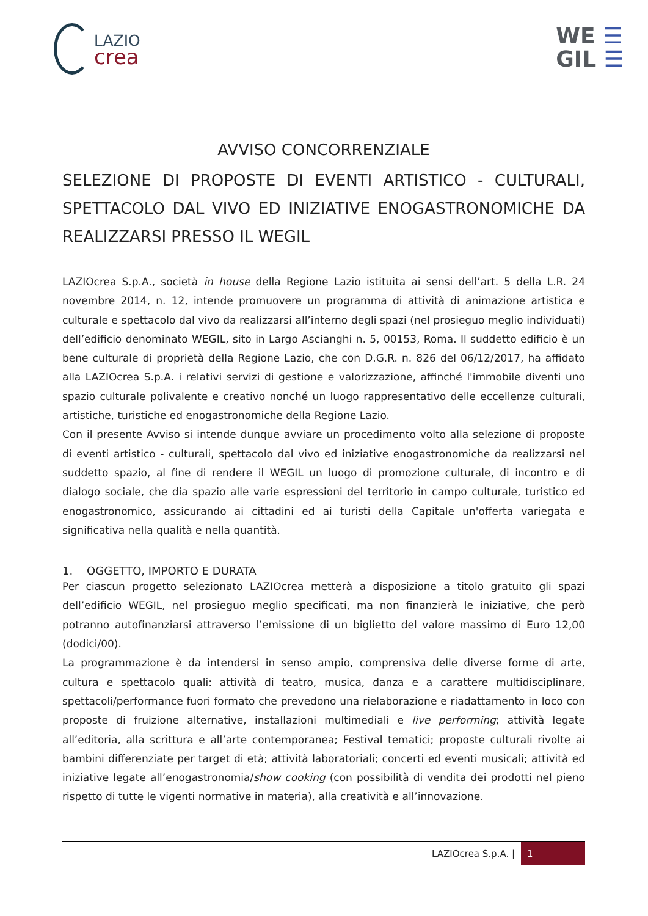LAZIO
crea
WE ☰
GIL ☰
AVVISO CONCORRENZIALE
SELEZIONE DI PROPOSTE DI EVENTI ARTISTICO - CULTURALI, SPETTACOLO DAL VIVO ED INIZIATIVE ENOGASTRONOMICHE DA REALIZZARSI PRESSO IL WEGIL
LAZIOcrea S.p.A., società in house della Regione Lazio istituita ai sensi dell’art. 5 della L.R. 24 novembre 2014, n. 12, intende promuovere un programma di attività di animazione artistica e culturale e spettacolo dal vivo da realizzarsi all’interno degli spazi (nel prosieguo meglio individuati) dell’edificio denominato WEGIL, sito in Largo Ascianghi n. 5, 00153, Roma. Il suddetto edificio è un bene culturale di proprietà della Regione Lazio, che con D.G.R. n. 826 del 06/12/2017, ha affidato alla LAZIOcrea S.p.A. i relativi servizi di gestione e valorizzazione, affinché l'immobile diventi uno spazio culturale polivalente e creativo nonché un luogo rappresentativo delle eccellenze culturali, artistiche, turistiche ed enogastronomiche della Regione Lazio.
Con il presente Avviso si intende dunque avviare un procedimento volto alla selezione di proposte di eventi artistico - culturali, spettacolo dal vivo ed iniziative enogastronomiche da realizzarsi nel suddetto spazio, al fine di rendere il WEGIL un luogo di promozione culturale, di incontro e di dialogo sociale, che dia spazio alle varie espressioni del territorio in campo culturale, turistico ed enogastronomico, assicurando ai cittadini ed ai turisti della Capitale un'offerta variegata e significativa nella qualità e nella quantità.
1. OGGETTO, IMPORTO E DURATA
Per ciascun progetto selezionato LAZIOcrea metterà a disposizione a titolo gratuito gli spazi dell’edificio WEGIL, nel prosieguo meglio specificati, ma non finanzierà le iniziative, che però potranno autofinanziarsi attraverso l’emissione di un biglietto del valore massimo di Euro 12,00 (dodici/00).
La programmazione è da intendersi in senso ampio, comprensiva delle diverse forme di arte, cultura e spettacolo quali: attività di teatro, musica, danza e a carattere multidisciplinare, spettacoli/performance fuori formato che prevedono una rielaborazione e riadattamento in loco con proposte di fruizione alternative, installazioni multimediali e live performing; attività legate all’editoria, alla scrittura e all’arte contemporanea; Festival tematici; proposte culturali rivolte ai bambini differenziate per target di età; attività laboratoriali; concerti ed eventi musicali; attività ed iniziative legate all’enogastronomia/show cooking (con possibilità di vendita dei prodotti nel pieno rispetto di tutte le vigenti normative in materia), alla creatività e all’innovazione.
LAZIOcrea S.p.A. | 1